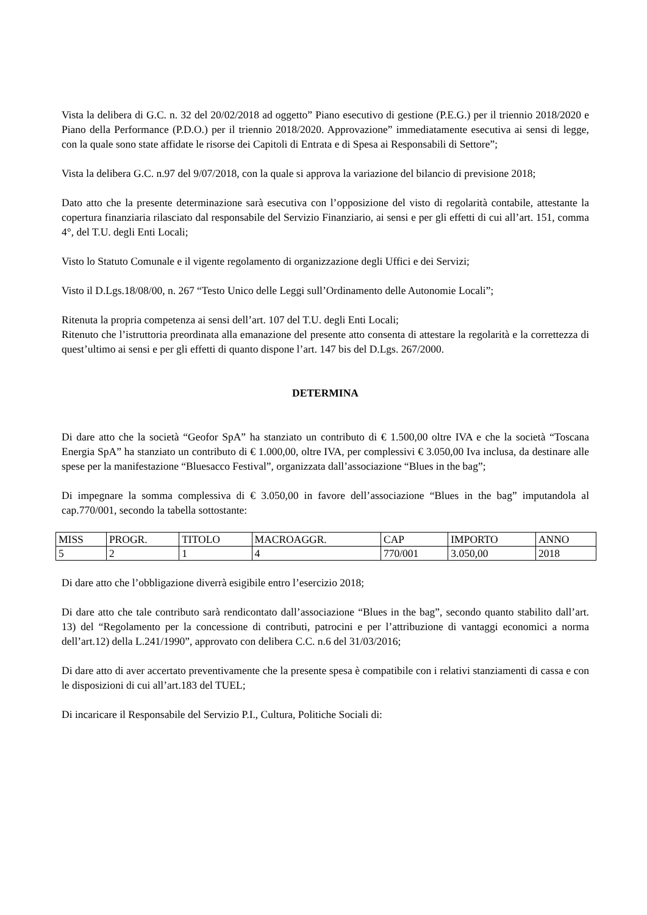Vista la delibera di G.C. n. 32 del 20/02/2018 ad oggetto” Piano esecutivo di gestione (P.E.G.) per il triennio 2018/2020 e Piano della Performance (P.D.O.) per il triennio 2018/2020. Approvazione” immediatamente esecutiva ai sensi di legge, con la quale sono state affidate le risorse dei Capitoli di Entrata e di Spesa ai Responsabili di Settore”;
Vista la delibera G.C. n.97 del 9/07/2018, con la quale si approva la variazione del bilancio di previsione 2018;
Dato atto che la presente determinazione sarà esecutiva con l’opposizione del visto di regolarità contabile, attestante la copertura finanziaria rilasciato dal responsabile del Servizio Finanziario, ai sensi e per gli effetti di cui all’art. 151, comma 4°, del T.U. degli Enti Locali;
Visto lo Statuto Comunale e il vigente regolamento di organizzazione degli Uffici e dei Servizi;
Visto il D.Lgs.18/08/00, n. 267 “Testo Unico delle Leggi sull’Ordinamento delle Autonomie Locali”;
Ritenuta la propria competenza ai sensi dell’art. 107 del T.U. degli Enti Locali;
Ritenuto che l’istruttoria preordinata alla emanazione del presente atto consenta di attestare la regolarità e la correttezza di quest’ultimo ai sensi e per gli effetti di quanto dispone l’art. 147 bis del D.Lgs. 267/2000.
DETERMINA
Di dare atto che la società “Geofor SpA” ha stanziato un contributo di € 1.500,00 oltre IVA e che la società “Toscana Energia SpA” ha stanziato un contributo di € 1.000,00, oltre IVA, per complessivi € 3.050,00 Iva inclusa, da destinare alle spese per la manifestazione “Bluesacco Festival”, organizzata dall’associazione “Blues in the bag”;
Di impegnare la somma complessiva di € 3.050,00 in favore dell’associazione “Blues in the bag” imputandola al cap.770/001, secondo la tabella sottostante:
| MISS | PROGR. | TITOLO | MACROAGGR. | CAP | IMPORTO | ANNO |
| 5 | 2 | 1 | 4 | 770/001 | 3.050,00 | 2018 |
Di dare atto che l’obbligazione diverrà esigibile entro l’esercizio 2018;
Di dare atto che tale contributo sarà rendicontato dall’associazione “Blues in the bag”, secondo quanto stabilito dall’art. 13) del “Regolamento per la concessione di contributi, patrocini e per l’attribuzione di vantaggi economici a norma dell’art.12) della L.241/1990”, approvato con delibera C.C. n.6 del 31/03/2016;
Di dare atto di aver accertato preventivamente che la presente spesa è compatibile con i relativi stanziamenti di cassa e con le disposizioni di cui all’art.183 del TUEL;
Di incaricare il Responsabile del Servizio P.I., Cultura, Politiche Sociali di: